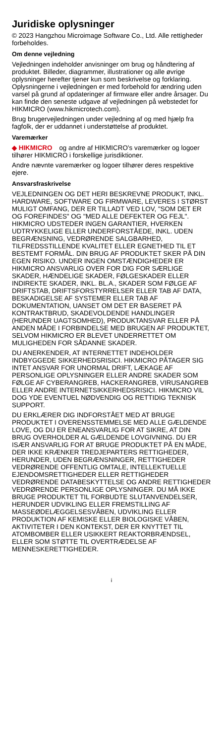Juridiske oplysninger
© 2023 Hangzhou Microimage Software Co., Ltd. Alle rettigheder forbeholdes.
Om denne vejledning
Vejledningen indeholder anvisninger om brug og håndtering af produktet. Billeder, diagrammer, illustrationer og alle øvrige oplysninger herefter tjener kun som beskrivelse og forklaring. Oplysningerne i vejledningen er med forbehold for ændring uden varsel på grund af opdateringer af firmware eller andre årsager. Du kan finde den seneste udgave af vejledningen på webstedet for HIKMICRO (www.hikmicrotech.com).
Brug brugervejledningen under vejledning af og med hjælp fra fagfolk, der er uddannet i understøttelse af produktet.
Varemærker
◆ HIKMICRO og andre af HIKMICRO’s varemærker og logoer tilhører HIKMICRO i forskellige jurisdiktioner.
Andre nævnte varemærker og logoer tilhører deres respektive ejere.
Ansvarsfraskrivelse
VEJLEDNINGEN OG DET HERI BESKREVNE PRODUKT, INKL. HARDWARE, SOFTWARE OG FIRMWARE, LEVERES I STØRST MULIGT OMFANG, DER ER TILLADT VED LOV, "SOM DET ER OG FOREFINDES" OG "MED ALLE DEFEKTER OG FEJL". HIKMICRO UDSTEDER INGEN GARANTIER, HVERKEN UDTRYKKELIGE ELLER UNDERFORSTÅEDE, INKL. UDEN BEGRÆNSNING, VEDRØRENDE SALGBARHED, TILFREDSSTILLENDE KVALITET ELLER EGNETHED TIL ET BESTEMT FORMÅL. DIN BRUG AF PRODUKTET SKER PÅ DIN EGEN RISIKO. UNDER INGEN OMSTÆNDIGHEDER ER HIKMICRO ANSVARLIG OVER FOR DIG FOR SÆRLIGE SKADER, HÆNDELIGE SKADER, FØLGESKADER ELLER INDIREKTE SKADER, INKL. BL.A., SKADER SOM FØLGE AF DRIFTSTAB, DRIFTSFORSTYRRELSER ELLER TAB AF DATA, BESKADIGELSE AF SYSTEMER ELLER TAB AF DOKUMENTATION, UANSET OM DET ER BASERET PÅ KONTRAKTBRUD, SKADEVOLDENDE HANDLINGER (HERUNDER UAGTSOMHED), PRODUKTANSVAR ELLER PÅ ANDEN MÅDE I FORBINDELSE MED BRUGEN AF PRODUKTET, SELVOM HIKMICRO ER BLEVET UNDERRETTET OM MULIGHEDEN FOR SÅDANNE SKADER.
DU ANERKENDER, AT INTERNETTET INDEHOLDER INDBYGGEDE SIKKERHEDSRISICI. HIKMICRO PÅTAGER SIG INTET ANSVAR FOR UNORMAL DRIFT, LÆKAGE AF PERSONLIGE OPLYSNINGER ELLER ANDRE SKADER SOM FØLGE AF CYBERANGREB, HACKERANGREB, VIRUSANGREB ELLER ANDRE INTERNETSIKKERHEDSRISICI. HIKMICRO VIL DOG YDE EVENTUEL NØDVENDIG OG RETTIDIG TEKNISK SUPPORT.
DU ERKLÆRER DIG INDFORSTÅET MED AT BRUGE PRODUKTET I OVERENSSTEMMELSE MED ALLE GÆLDENDE LOVE, OG DU ER ENEANSVARLIG FOR AT SIKRE, AT DIN BRUG OVERHOLDER AL GÆLDENDE LOVGIVNING. DU ER ISÆR ANSVARLIG FOR AT BRUGE PRODUKTET PÅ EN MÅDE, DER IKKE KRÆNKER TREDJEPARTERS RETTIGHEDER, HERUNDER, UDEN BEGRÆNSNINGER, RETTIGHEDER VEDRØRENDE OFFENTLIG OMTALE, INTELLEKTUELLE EJENDOMSRETTIGHEDER ELLER RETTIGHEDER VEDRØRENDE DATABESKYTTELSE OG ANDRE RETTIGHEDER VEDRØRENDE PERSONLIGE OPLYSNINGER. DU MÅ IKKE BRUGE PRODUKTET TIL FORBUDTE SLUTANVENDELSER, HERUNDER UDVIKLING ELLER FREMSTILLING AF MASSEØDELÆGGELSESVÅBEN, UDVIKLING ELLER PRODUKTION AF KEMISKE ELLER BIOLOGISKE VÅBEN, AKTIVITETER I DEN KONTEKST, DER ER KNYTTET TIL ATOMBOMBER ELLER USIKKERT REAKTORBRÆNDSEL, ELLER SOM STØTTE TIL OVERTRÆDELSE AF MENNESKERETTIGHEDER.
i